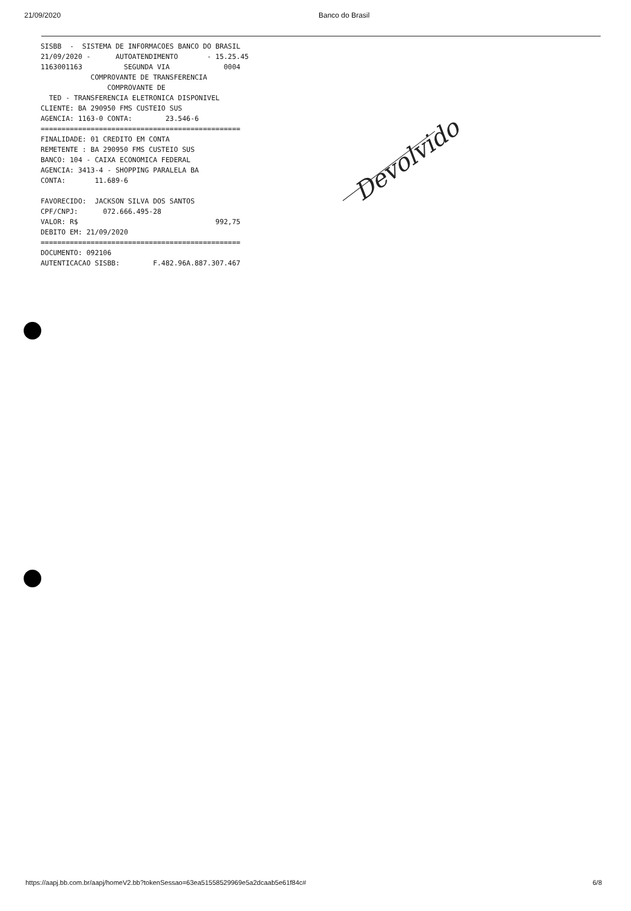21/09/2020 Banco do Brasil
SISBB  -  SISTEMA DE INFORMACOES BANCO DO BRASIL
21/09/2020 -      AUTOATENDIMENTO       - 15.25.45
1163001163          SEGUNDA VIA             0004
            COMPROVANTE DE TRANSFERENCIA
                COMPROVANTE DE
  TED - TRANSFERENCIA ELETRONICA DISPONIVEL
CLIENTE: BA 290950 FMS CUSTEIO SUS
AGENCIA: 1163-0 CONTA:        23.546-6
================================================
FINALIDADE: 01 CREDITO EM CONTA
REMETENTE : BA 290950 FMS CUSTEIO SUS
BANCO: 104 - CAIXA ECONOMICA FEDERAL
AGENCIA: 3413-4 - SHOPPING PARALELA BA
CONTA:       11.689-6

FAVORECIDO:  JACKSON SILVA DOS SANTOS
CPF/CNPJ:      072.666.495-28
VALOR: R$                                 992,75
DEBITO EM: 21/09/2020
================================================
DOCUMENTO: 092106
AUTENTICACAO SISBB:        F.482.96A.887.307.467
Devolvido
https://aapj.bb.com.br/aapj/homeV2.bb?tokenSessao=63ea51558529969e5a2dcaab5e61f84c# 6/8